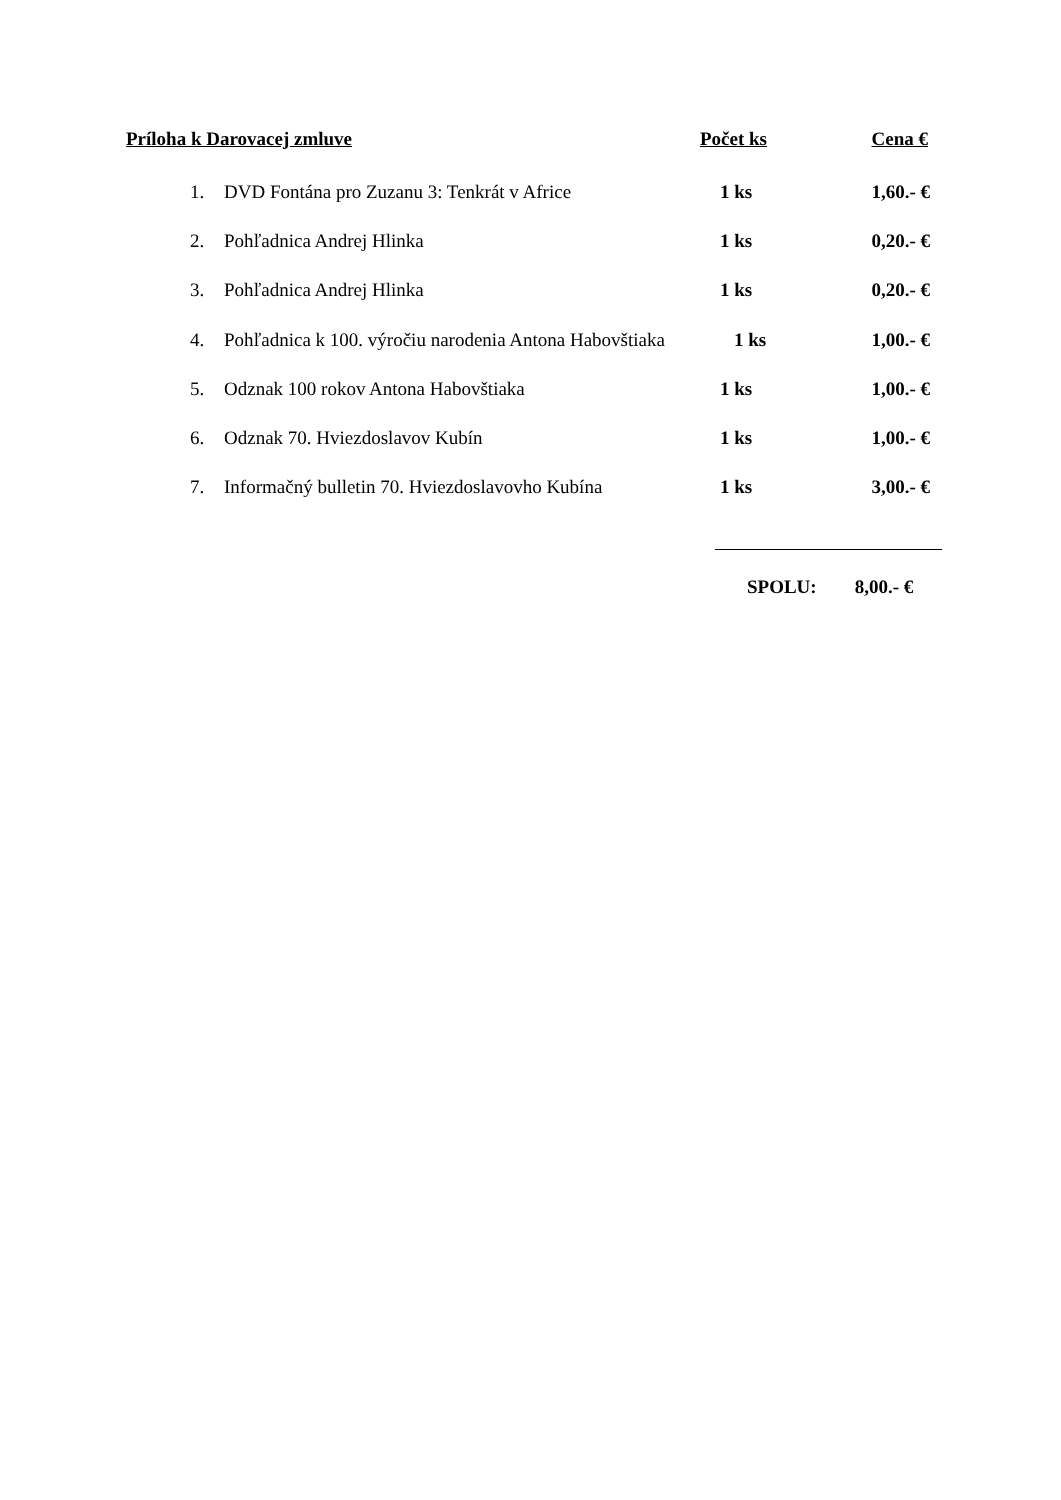Príloha k Darovacej zmluve Počet ks Cena €
1. DVD Fontána pro Zuzanu 3: Tenkrát v Africe 1 ks 1,60.- €
2. Pohľadnica Andrej Hlinka 1 ks 0,20.- €
3. Pohľadnica Andrej Hlinka 1 ks 0,20.- €
4. Pohľadnica k 100. výročiu narodenia Antona Habovštiaka 1 ks 1,00.- €
5. Odznak 100 rokov Antona Habovštiaka 1 ks 1,00.- €
6. Odznak 70. Hviezdoslavov Kubín 1 ks 1,00.- €
7. Informačný bulletin 70. Hviezdoslavovho Kubína 1 ks 3,00.- €
SPOLU: 8,00.- €